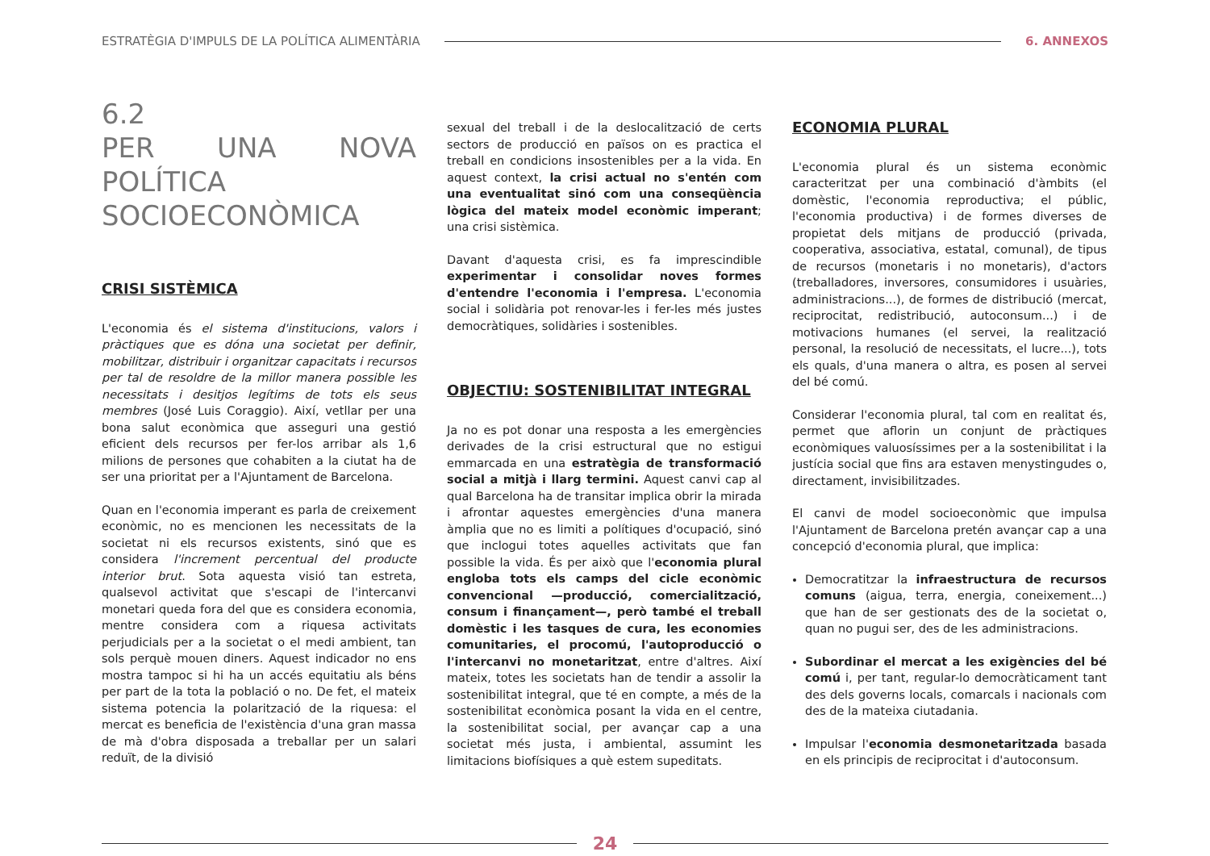ESTRATÈGIA D'IMPULS DE LA POLÍTICA ALIMENTÀRIA
6. ANNEXOS
6.2
PER UNA NOVA POLÍTICA SOCIOECONÒMICA
CRISI SISTÈMICA
L'economia és el sistema d'institucions, valors i pràctiques que es dóna una societat per definir, mobilitzar, distribuir i organitzar capacitats i recursos per tal de resoldre de la millor manera possible les necessitats i desitjos legítims de tots els seus membres (José Luis Coraggio). Així, vetllar per una bona salut econòmica que asseguri una gestió eficient dels recursos per fer-los arribar als 1,6 milions de persones que cohabiten a la ciutat ha de ser una prioritat per a l'Ajuntament de Barcelona.
Quan en l'economia imperant es parla de creixement econòmic, no es mencionen les necessitats de la societat ni els recursos existents, sinó que es considera l'increment percentual del producte interior brut. Sota aquesta visió tan estreta, qualsevol activitat que s'escapi de l'intercanvi monetari queda fora del que es considera economia, mentre considera com a riquesa activitats perjudicials per a la societat o el medi ambient, tan sols perquè mouen diners. Aquest indicador no ens mostra tampoc si hi ha un accés equitatiu als béns per part de la tota la població o no. De fet, el mateix sistema potencia la polarització de la riquesa: el mercat es beneficia de l'existència d'una gran massa de mà d'obra disposada a treballar per un salari reduït, de la divisió
sexual del treball i de la deslocalització de certs sectors de producció en països on es practica el treball en condicions insostenibles per a la vida. En aquest context, la crisi actual no s'entén com una eventualitat sinó com una conseqüència lògica del mateix model econòmic imperant; una crisi sistèmica.
Davant d'aquesta crisi, es fa imprescindible experimentar i consolidar noves formes d'entendre l'economia i l'empresa. L'economia social i solidària pot renovar-les i fer-les més justes democràtiques, solidàries i sostenibles.
OBJECTIU: SOSTENIBILITAT INTEGRAL
Ja no es pot donar una resposta a les emergències derivades de la crisi estructural que no estigui emmarcada en una estratègia de transformació social a mitjà i llarg termini. Aquest canvi cap al qual Barcelona ha de transitar implica obrir la mirada i afrontar aquestes emergències d'una manera àmplia que no es limiti a polítiques d'ocupació, sinó que inclogui totes aquelles activitats que fan possible la vida. És per això que l'economia plural engloba tots els camps del cicle econòmic convencional —producció, comercialització, consum i finançament—, però també el treball domèstic i les tasques de cura, les economies comunitaries, el procomú, l'autoproducció o l'intercanvi no monetaritzat, entre d'altres. Així mateix, totes les societats han de tendir a assolir la sostenibilitat integral, que té en compte, a més de la sostenibilitat econòmica posant la vida en el centre, la sostenibilitat social, per avançar cap a una societat més justa, i ambiental, assumint les limitacions biofísiques a què estem supeditats.
ECONOMIA PLURAL
L'economia plural és un sistema econòmic caracteritzat per una combinació d'àmbits (el domèstic, l'economia reproductiva; el públic, l'economia productiva) i de formes diverses de propietat dels mitjans de producció (privada, cooperativa, associativa, estatal, comunal), de tipus de recursos (monetaris i no monetaris), d'actors (treballadores, inversores, consumidores i usuàries, administracions...), de formes de distribució (mercat, reciprocitat, redistribució, autoconsum...) i de motivacions humanes (el servei, la realització personal, la resolució de necessitats, el lucre...), tots els quals, d'una manera o altra, es posen al servei del bé comú.
Considerar l'economia plural, tal com en realitat és, permet que aflorin un conjunt de pràctiques econòmiques valuosíssimes per a la sostenibilitat i la justícia social que fins ara estaven menystingudes o, directament, invisibilitzades.
El canvi de model socioeconòmic que impulsa l'Ajuntament de Barcelona pretén avançar cap a una concepció d'economia plural, que implica:
Democratitzar la infraestructura de recursos comuns (aigua, terra, energia, coneixement...) que han de ser gestionats des de la societat o, quan no pugui ser, des de les administracions.
Subordinar el mercat a les exigències del bé comú i, per tant, regular-lo democràticament tant des dels governs locals, comarcals i nacionals com des de la mateixa ciutadania.
Impulsar l'economia desmonetaritzada basada en els principis de reciprocitat i d'autoconsum.
24